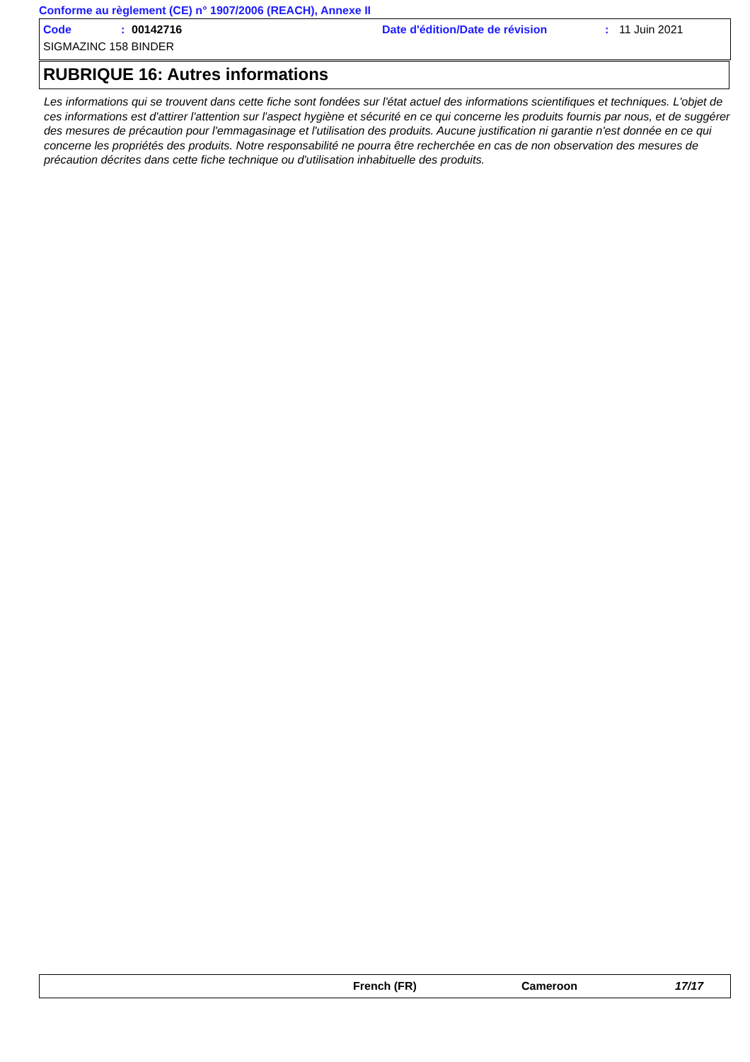Conforme au règlement (CE) n° 1907/2006 (REACH), Annexe II
Code: 00142716 Date d'édition/Date de révision: 11 Juin 2021
SIGMAZINC 158 BINDER
RUBRIQUE 16: Autres informations
Les informations qui se trouvent dans cette fiche sont fondées sur l'état actuel des informations scientifiques et techniques. L'objet de ces informations est d'attirer l'attention sur l'aspect hygiène et sécurité en ce qui concerne les produits fournis par nous, et de suggérer des mesures de précaution pour l'emmagasinage et l'utilisation des produits. Aucune justification ni garantie n'est donnée en ce qui concerne les propriétés des produits. Notre responsabilité ne pourra être recherchée en cas de non observation des mesures de précaution décrites dans cette fiche technique ou d'utilisation inhabituelle des produits.
French (FR) Cameroon 17/17